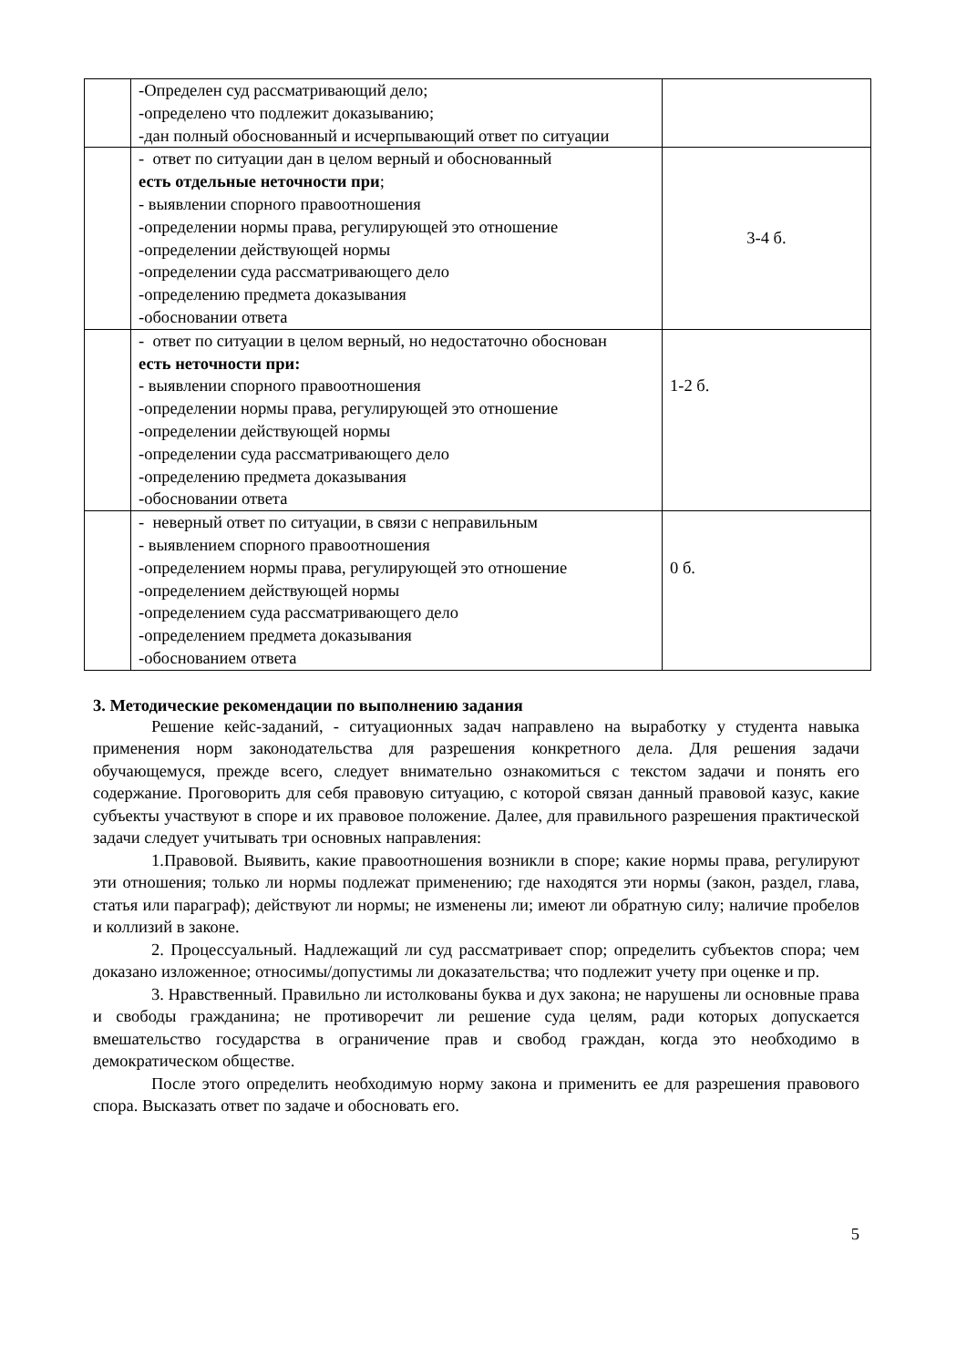| | -Определен суд рассматривающий дело; -определено что подлежит доказыванию; -дан полный обоснованный и исчерпывающий ответ по ситуации | |
| | - ответ по ситуации дан в целом верный и обоснованный есть отдельные неточности при ; - выявлении спорного правоотношения -определении нормы права, регулирующей это отношение -определении действующей нормы -определении суда рассматривающего дело -определению предмета доказывания -обосновании ответа | 3-4 б. |
| | - ответ по ситуации в целом верный, но недостаточно обоснован есть неточности при: - выявлении спорного правоотношения -определении нормы права, регулирующей это отношение -определении действующей нормы -определении суда рассматривающего дело -определению предмета доказывания -обосновании ответа | 1-2 б. |
| | - неверный ответ по ситуации, в связи с неправильным - выявлением спорного правоотношения -определением нормы права, регулирующей это отношение -определением действующей нормы -определением суда рассматривающего дело -определением предмета доказывания -обоснованием ответа | 0 б. |
3. Методические рекомендации по выполнению задания
Решение кейс-заданий, - ситуационных задач направлено на выработку у студента навыка применения норм законодательства для разрешения конкретного дела. Для решения задачи обучающемуся, прежде всего, следует внимательно ознакомиться с текстом задачи и понять его содержание. Проговорить для себя правовую ситуацию, с которой связан данный правовой казус, какие субъекты участвуют в споре и их правовое положение. Далее, для правильного разрешения практической задачи следует учитывать три основных направления:
1.Правовой. Выявить, какие правоотношения возникли в споре; какие нормы права, регулируют эти отношения; только ли нормы подлежат применению; где находятся эти нормы (закон, раздел, глава, статья или параграф); действуют ли нормы; не изменены ли; имеют ли обратную силу; наличие пробелов и коллизий в законе.
2. Процессуальный. Надлежащий ли суд рассматривает спор; определить субъектов спора; чем доказано изложенное; относимы/допустимы ли доказательства; что подлежит учету при оценке и пр.
3. Нравственный. Правильно ли истолкованы буква и дух закона; не нарушены ли основные права и свободы гражданина; не противоречит ли решение суда целям, ради которых допускается вмешательство государства в ограничение прав и свобод граждан, когда это необходимо в демократическом обществе.
После этого определить необходимую норму закона и применить ее для разрешения правового спора. Высказать ответ по задаче и обосновать его.
5